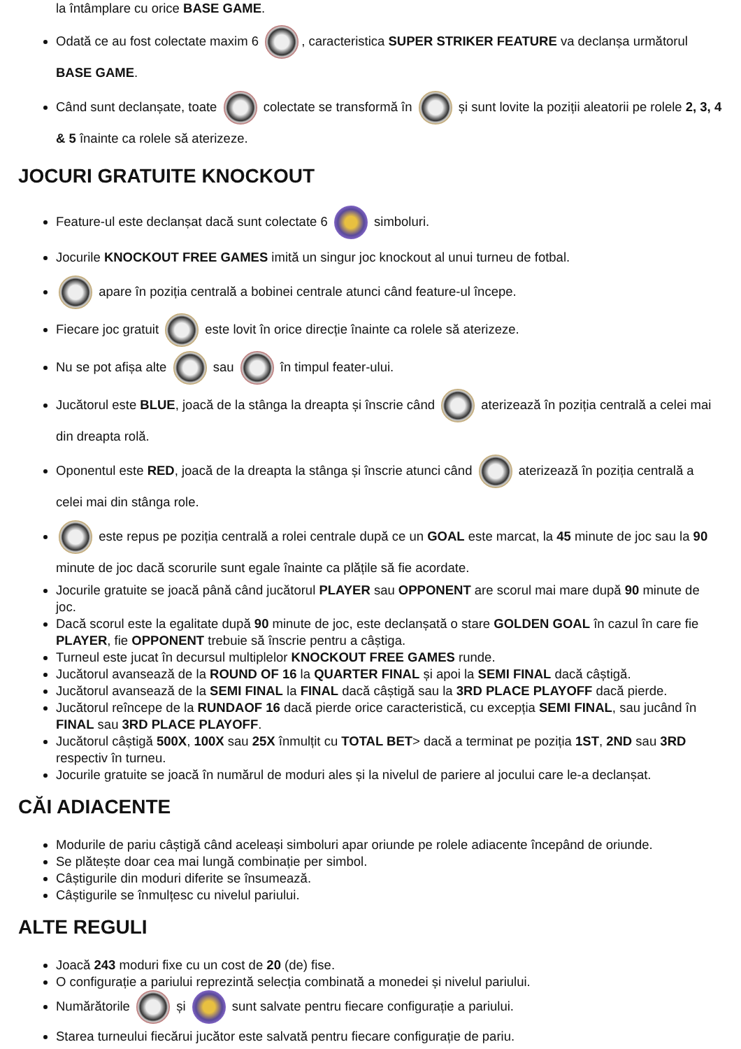la întâmplare cu orice BASE GAME.
Odată ce au fost colectate maxim 6 , caracteristica SUPER STRIKER FEATURE va declanșa următorul BASE GAME.
Când sunt declanșate, toate colectate se transformă în și sunt lovite la poziții aleatorii pe rolele 2, 3, 4 & 5 înainte ca rolele să aterizeze.
JOCURI GRATUITE KNOCKOUT
Feature-ul este declanșat dacă sunt colectate 6 simboluri.
Jocurile KNOCKOUT FREE GAMES imită un singur joc knockout al unui turneu de fotbal.
apare în poziția centrală a bobinei centrale atunci când feature-ul începe.
Fiecare joc gratuit este lovit în orice direcție înainte ca rolele să aterizeze.
Nu se pot afișa alte sau în timpul feater-ului.
Jucătorul este BLUE, joacă de la stânga la dreapta și înscrie când aterizează în poziția centrală a celei mai din dreapta rolă.
Oponentul este RED, joacă de la dreapta la stânga și înscrie atunci când aterizează în poziția centrală a celei mai din stânga role.
este repus pe poziția centrală a rolei centrale după ce un GOAL este marcat, la 45 minute de joc sau la 90 minute de joc dacă scorurile sunt egale înainte ca plățile să fie acordate.
Jocurile gratuite se joacă până când jucătorul PLAYER sau OPPONENT are scorul mai mare după 90 minute de joc.
Dacă scorul este la egalitate după 90 minute de joc, este declanșată o stare GOLDEN GOAL în cazul în care fie PLAYER, fie OPPONENT trebuie să înscrie pentru a câștiga.
Turneul este jucat în decursul multiplelor KNOCKOUT FREE GAMES runde.
Jucătorul avansează de la ROUND OF 16 la QUARTER FINAL și apoi la SEMI FINAL dacă câștigă.
Jucătorul avansează de la SEMI FINAL la FINAL dacă câștigă sau la 3RD PLACE PLAYOFF dacă pierde.
Jucătorul reîncepe de la RUNDAOF 16 dacă pierde orice caracteristică, cu excepția SEMI FINAL, sau jucând în FINAL sau 3RD PLACE PLAYOFF.
Jucătorul câștigă 500X, 100X sau 25X înmulțit cu TOTAL BET> dacă a terminat pe poziția 1ST, 2ND sau 3RD respectiv în turneu.
Jocurile gratuite se joacă în numărul de moduri ales și la nivelul de pariere al jocului care le-a declanșat.
CĂI ADIACENTE
Modurile de pariu câștigă când aceleași simboluri apar oriunde pe rolele adiacente începând de oriunde.
Se plătește doar cea mai lungă combinație per simbol.
Câștigurile din moduri diferite se însumează.
Câștigurile se înmulțesc cu nivelul pariului.
ALTE REGULI
Joacă 243 moduri fixe cu un cost de 20 (de) fise.
O configurație a pariului reprezintă selecția combinată a monedei și nivelul pariului.
Numărătorile și sunt salvate pentru fiecare configurație a pariului.
Starea turneului fiecărui jucător este salvată pentru fiecare configurație de pariu.